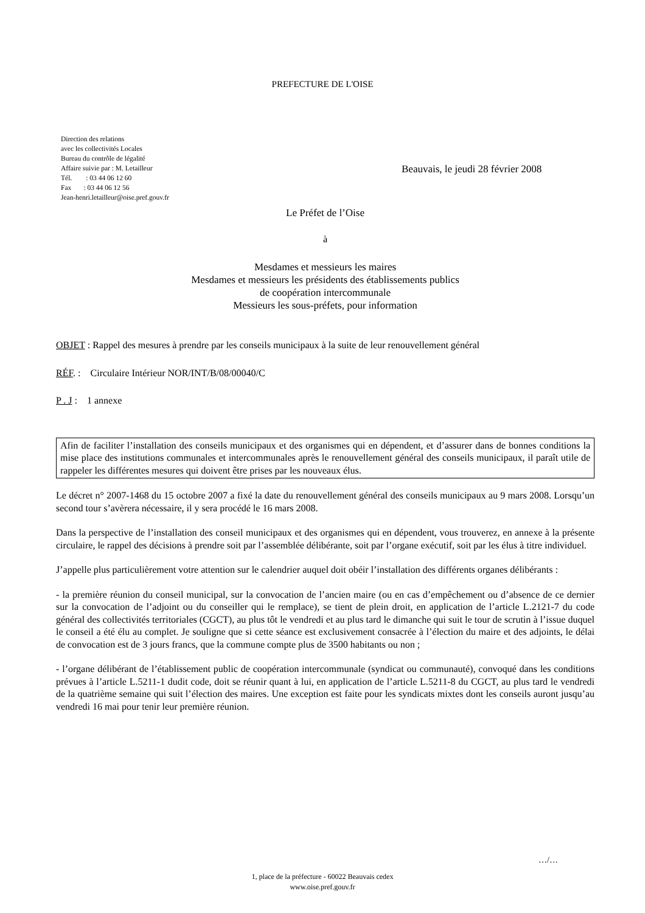PREFECTURE DE L'OISE
Direction des relations
avec les collectivités Locales
Bureau du contrôle de légalité
Affaire suivie par : M. Letailleur
Tél. : 03 44 06 12 60
Fax : 03 44 06 12 56
Jean-henri.letailleur@oise.pref.gouv.fr
Beauvais, le jeudi 28 février 2008
Le Préfet de l’Oise
à
Mesdames et messieurs les maires
Mesdames et messieurs les présidents des établissements publics
de coopération intercommunale
Messieurs les sous-préfets, pour information
OBJET : Rappel des mesures à prendre par les conseils municipaux à la suite de leur renouvellement général
RÉF. : Circulaire Intérieur NOR/INT/B/08/00040/C
P . J : 1 annexe
Afin de faciliter l’installation des conseils municipaux et des organismes qui en dépendent, et d’assurer dans de bonnes conditions la mise place des institutions communales et intercommunales après le renouvellement général des conseils municipaux, il paraît utile de rappeler les différentes mesures qui doivent être prises par les nouveaux élus.
Le décret n° 2007-1468 du 15 octobre 2007 a fixé la date du renouvellement général des conseils municipaux au 9 mars 2008. Lorsqu’un second tour s’avèrera nécessaire, il y sera procédé le 16 mars 2008.
Dans la perspective de l’installation des conseil municipaux et des organismes qui en dépendent, vous trouverez, en annexe à la présente circulaire, le rappel des décisions à prendre soit par l’assemblée délibérante, soit par l’organe exécutif, soit par les élus à titre individuel.
J’appelle plus particulièrement votre attention sur le calendrier auquel doit obéir l’installation des différents organes délibérants :
- la première réunion du conseil municipal, sur la convocation de l’ancien maire (ou en cas d’empêchement ou d’absence de ce dernier sur la convocation de l’adjoint ou du conseiller qui le remplace), se tient de plein droit, en application de l’article L.2121-7 du code général des collectivités territoriales (CGCT), au plus tôt le vendredi et au plus tard le dimanche qui suit le tour de scrutin à l’issue duquel le conseil a été élu au complet. Je souligne que si cette séance est exclusivement consacrée à l’élection du maire et des adjoints, le délai de convocation est de 3 jours francs, que la commune compte plus de 3500 habitants ou non ;
- l’organe délibérant de l’établissement public de coopération intercommunale (syndicat ou communauté), convoqué dans les conditions prévues à l’article L.5211-1 dudit code, doit se réunir quant à lui, en application de l’article L.5211-8 du CGCT, au plus tard le vendredi de la quatrième semaine qui suit l’élection des maires. Une exception est faite pour les syndicats mixtes dont les conseils auront jusqu’au vendredi 16 mai pour tenir leur première réunion.
…/…
1, place de la préfecture - 60022 Beauvais cedex
www.oise.pref.gouv.fr